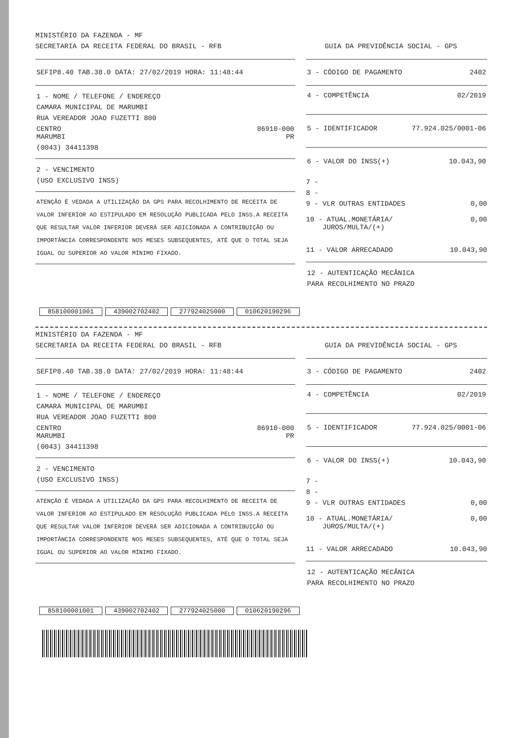MINISTÉRIO DA FAZENDA - MF
SECRETARIA DA RECEITA FEDERAL DO BRASIL - RFB GUIA DA PREVIDÊNCIA SOCIAL - GPS
SEFIP8.40 TAB.38.0 DATA: 27/02/2019 HORA: 11:48:44
1 - NOME / TELEFONE / ENDEREÇO
CAMARA MUNICIPAL DE MARUMBI
RUA VEREADOR JOAO FUZETTI 800
CENTRO 86910-000
MARUMBI PR
(0043) 34411398
2 - VENCIMENTO
(USO EXCLUSIVO INSS)
ATENÇÃO É VEDADA A UTILIZAÇÃO DA GPS PARA RECOLHIMENTO DE RECEITA DE VALOR INFERIOR AO ESTIPULADO EM RESOLUÇÃO PUBLICADA PELO INSS.A RECEITA QUE RESULTAR VALOR INFERIOR DEVERÁ SER ADICIONADA A CONTRIBUIÇÃO OU IMPORTÂNCIA CORRESPONDENTE NOS MESES SUBSEQUENTES, ATÉ QUE O TOTAL SEJA IGUAL OU SUPERIOR AO VALOR MÍNIMO FIXADO.
3 - CÓDIGO DE PAGAMENTO 2402
4 - COMPETÊNCIA 02/2019
5 - IDENTIFICADOR 77.924.025/0001-06
6 - VALOR DO INSS(+) 10.043,90
7 -
8 -
9 - VLR OUTRAS ENTIDADES 0,00
10 - ATUAL.MONETÁRIA/
JUROS/MULTA/(+) 0,00
11 - VALOR ARRECADADO 10.043,90
12 - AUTENTICAÇÃO MECÂNICA
PARA RECOLHIMENTO NO PRAZO
858100001001 439002702402 277924025000 010620190296
MINISTÉRIO DA FAZENDA - MF
SECRETARIA DA RECEITA FEDERAL DO BRASIL - RFB GUIA DA PREVIDÊNCIA SOCIAL - GPS
SEFIP8.40 TAB.38.0 DATA: 27/02/2019 HORA: 11:48:44
1 - NOME / TELEFONE / ENDEREÇO
CAMARA MUNICIPAL DE MARUMBI
RUA VEREADOR JOAO FUZETTI 800
CENTRO 86910-000
MARUMBI PR
(0043) 34411398
2 - VENCIMENTO
(USO EXCLUSIVO INSS)
ATENÇÃO É VEDADA A UTILIZAÇÃO DA GPS PARA RECOLHIMENTO DE RECEITA DE VALOR INFERIOR AO ESTIPULADO EM RESOLUÇÃO PUBLICADA PELO INSS.A RECEITA QUE RESULTAR VALOR INFERIOR DEVERÁ SER ADICIONADA A CONTRIBUIÇÃO OU IMPORTÂNCIA CORRESPONDENTE NOS MESES SUBSEQUENTES, ATÉ QUE O TOTAL SEJA IGUAL OU SUPERIOR AO VALOR MÍNIMO FIXADO.
3 - CÓDIGO DE PAGAMENTO 2402
4 - COMPETÊNCIA 02/2019
5 - IDENTIFICADOR 77.924.025/0001-06
6 - VALOR DO INSS(+) 10.043,90
7 -
8 -
9 - VLR OUTRAS ENTIDADES 0,00
10 - ATUAL.MONETÁRIA/
JUROS/MULTA/(+) 0,00
11 - VALOR ARRECADADO 10.043,90
12 - AUTENTICAÇÃO MECÂNICA
PARA RECOLHIMENTO NO PRAZO
858100001001 439002702402 277924025000 010620190296